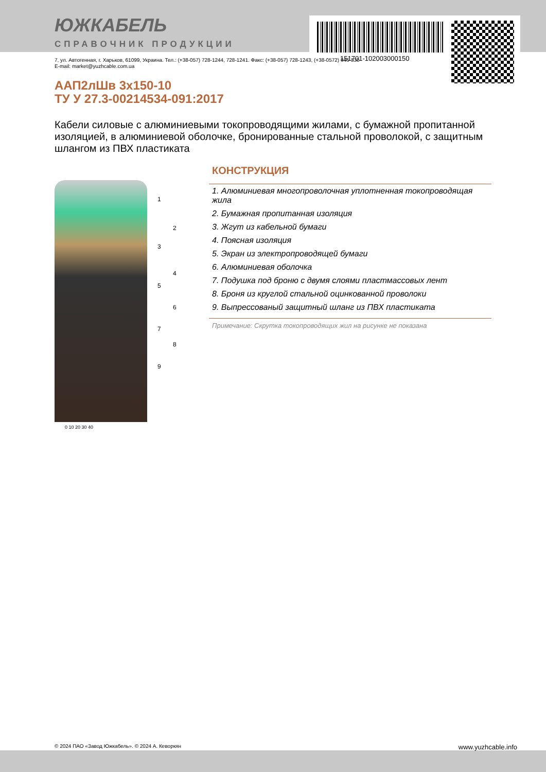151701-102003000150
ЮЖКАБЕЛЬ
СПРАВОЧНИК ПРОДУКЦИИ
7, ул. Автогенная, г. Харьков, 61099, Украина. Тел.: (+38-057) 728-1244, 728-1241. Факс: (+38-057) 728-1243, (+38-0572) 946-830
E-mail: market@yuzhcable.com.ua
ААП2лШв 3х150-10
ТУ У 27.3-00214534-091:2017
Кабели силовые с алюминиевыми токопроводящими жилами, с бумажной пропитанной изоляцией, в алюминиевой оболочке, бронированные стальной проволокой, с защитным шлангом из ПВХ пластиката
1
2
3
4
5
6
7
8
9
0 10 20 30 40
КОНСТРУКЦИЯ
1. Алюминиевая многопроволочная уплотненная токопроводящая жила
2. Бумажная пропитанная изоляция
3. Жгут из кабельной бумаги
4. Поясная изоляция
5. Экран из электропроводящей бумаги
6. Алюминиевая оболочка
7. Подушка под броню с двумя слоями пластмассовых лент
8. Броня из круглой стальной оцинкованной проволоки
9. Выпрессованый защитный шланг из ПВХ пластиката
Примечание: Скрутка токопроводящих жил на рисунке не показана
© 2024 ПАО «Завод Южкабель». © 2024 А. Кеворкян www.yuzhcable.info